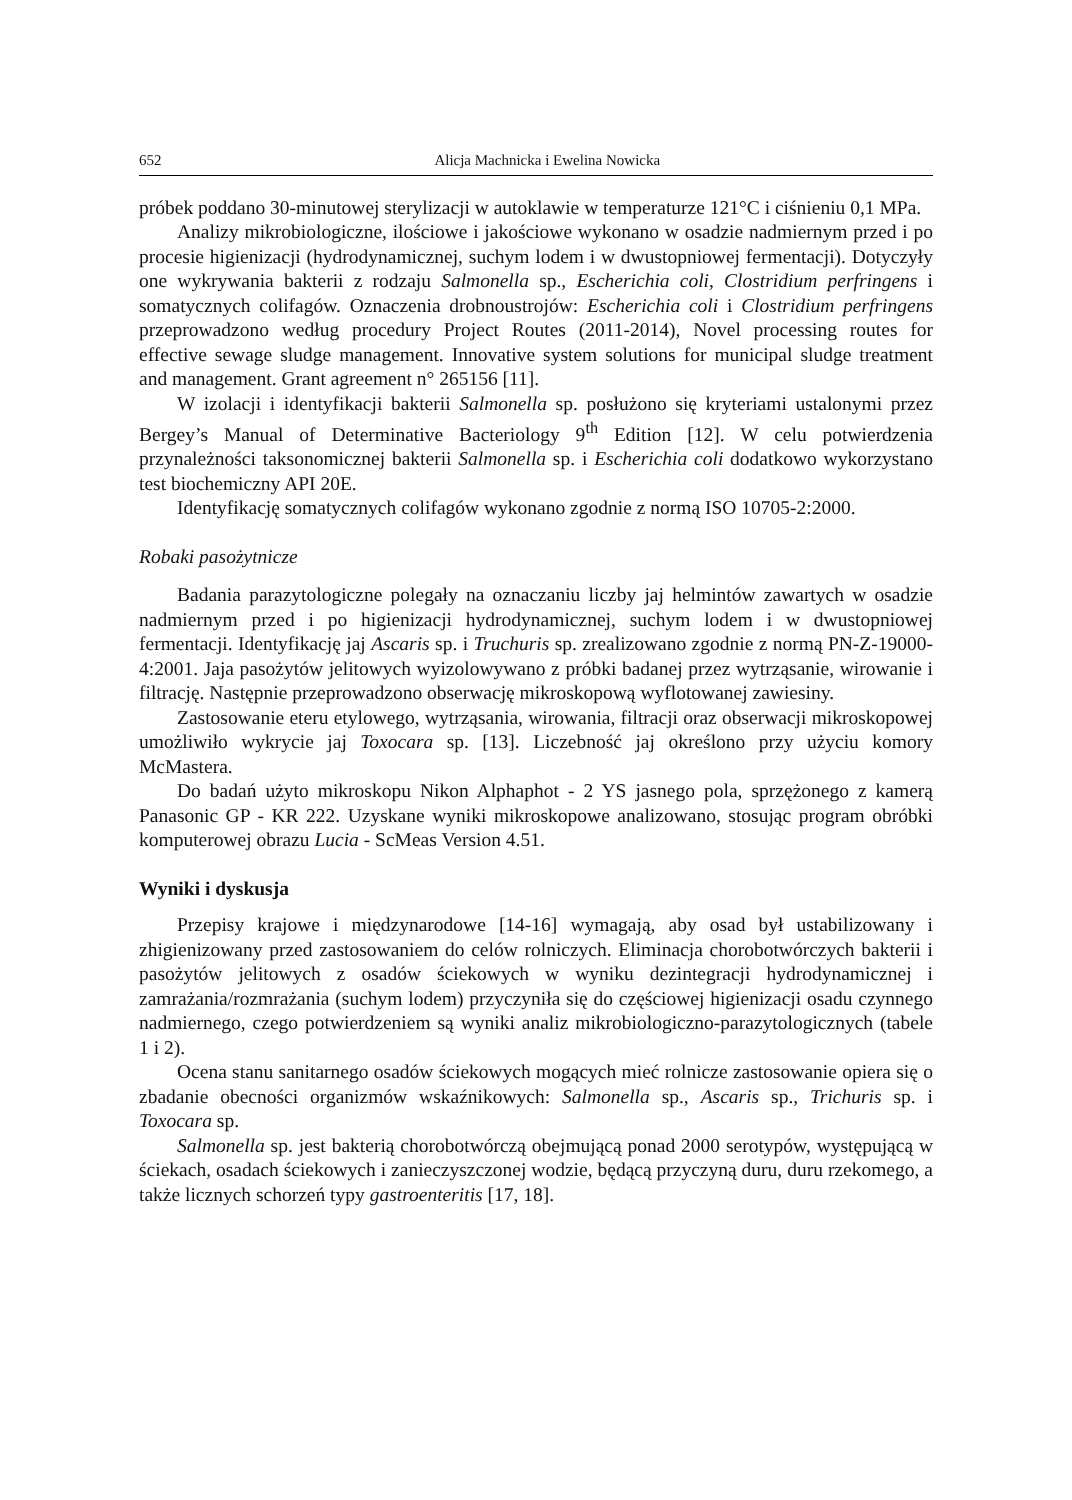652 Alicja Machnicka i Ewelina Nowicka
próbek poddano 30-minutowej sterylizacji w autoklawie w temperaturze 121°C i ciśnieniu 0,1 MPa.
Analizy mikrobiologiczne, ilościowe i jakościowe wykonano w osadzie nadmiernym przed i po procesie higienizacji (hydrodynamicznej, suchym lodem i w dwustopniowej fermentacji). Dotyczyły one wykrywania bakterii z rodzaju Salmonella sp., Escherichia coli, Clostridium perfringens i somatycznych colifagów. Oznaczenia drobnoustrojów: Escherichia coli i Clostridium perfringens przeprowadzono według procedury Project Routes (2011-2014), Novel processing routes for effective sewage sludge management. Innovative system solutions for municipal sludge treatment and management. Grant agreement n° 265156 [11].
W izolacji i identyfikacji bakterii Salmonella sp. posłużono się kryteriami ustalonymi przez Bergey’s Manual of Determinative Bacteriology 9<sup>th</sup> Edition [12]. W celu potwierdzenia przynależności taksonomicznej bakterii Salmonella sp. i Escherichia coli dodatkowo wykorzystano test biochemiczny API 20E.
Identyfikację somatycznych colifagów wykonano zgodnie z normą ISO 10705-2:2000.
Robaki pasożytnicze
Badania parazytologiczne polegały na oznaczaniu liczby jaj helmintów zawartych w osadzie nadmiernym przed i po higienizacji hydrodynamicznej, suchym lodem i w dwustopniowej fermentacji. Identyfikację jaj Ascaris sp. i Truchuris sp. zrealizowano zgodnie z normą PN-Z-19000-4:2001. Jaja pasożytów jelitowych wyizolowywano z próbki badanej przez wytrząsanie, wirowanie i filtrację. Następnie przeprowadzono obserwację mikroskopową wyflotowanej zawiesiny.
Zastosowanie eteru etylowego, wytrząsania, wirowania, filtracji oraz obserwacji mikroskopowej umożliwiło wykrycie jaj Toxocara sp. [13]. Liczebność jaj określono przy użyciu komory McMastera.
Do badań użyto mikroskopu Nikon Alphaphot - 2 YS jasnego pola, sprzężonego z kamerą Panasonic GP - KR 222. Uzyskane wyniki mikroskopowe analizowano, stosując program obróbki komputerowej obrazu Lucia - ScMeas Version 4.51.
Wyniki i dyskusja
Przepisy krajowe i międzynarodowe [14-16] wymagają, aby osad był ustabilizowany i zhigienizowany przed zastosowaniem do celów rolniczych. Eliminacja chorobotwórczych bakterii i pasożytów jelitowych z osadów ściekowych w wyniku dezintegracji hydrodynamicznej i zamrażania/rozmrażania (suchym lodem) przyczyniła się do częściowej higienizacji osadu czynnego nadmiernego, czego potwierdzeniem są wyniki analiz mikrobiologiczno-parazytologicznych (tabele 1 i 2).
Ocena stanu sanitarnego osadów ściekowych mogących mieć rolnicze zastosowanie opiera się o zbadanie obecności organizmów wskaźnikowych: Salmonella sp., Ascaris sp., Trichuris sp. i Toxocara sp.
Salmonella sp. jest bakterią chorobotwórczą obejmującą ponad 2000 serotypów, występującą w ściekach, osadach ściekowych i zanieczyszczonej wodzie, będącą przyczyną duru, duru rzekomego, a także licznych schorzeń typy gastroenteritis [17, 18].